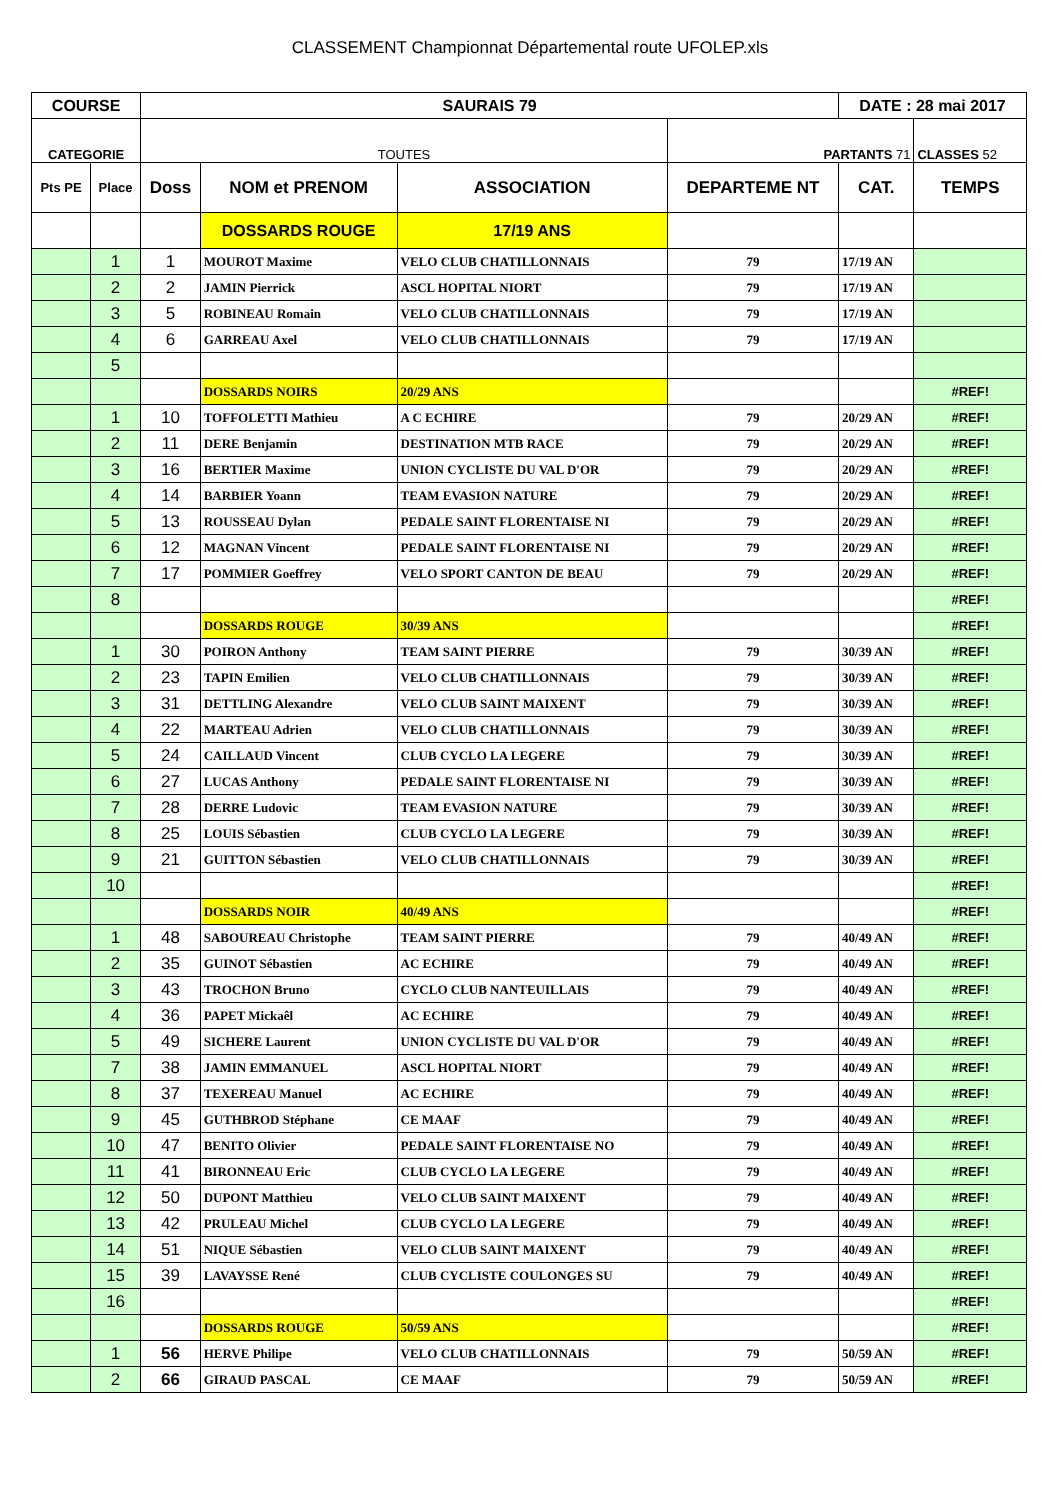CLASSEMENT Championnat Départemental route UFOLEP.xls
| COURSE | | SAURAIS 79 | | | | DATE : 28 mai 2017 | |
| --- | --- | --- | --- | --- | --- | --- | --- |
| CATEGORIE | | TOUTES | | | PARTANTS 71 | | CLASSES 52 |
| Pts PE | Place | Doss | NOM et PRENOM | ASSOCIATION | DEPARTEME NT | CAT. | TEMPS |
| | | | DOSSARDS ROUGE | 17/19 ANS | | | |
| | 1 | 1 | MOUROT Maxime | VELO CLUB CHATILLONNAIS | 79 | 17/19 AN | |
| | 2 | 2 | JAMIN Pierrick | ASCL HOPITAL NIORT | 79 | 17/19 AN | |
| | 3 | 5 | ROBINEAU Romain | VELO CLUB CHATILLONNAIS | 79 | 17/19 AN | |
| | 4 | 6 | GARREAU Axel | VELO CLUB CHATILLONNAIS | 79 | 17/19 AN | |
| | 5 | | | | | | |
| | | | DOSSARDS NOIRS | 20/29 ANS | | | #REF! |
| | 1 | 10 | TOFFOLETTI Mathieu | A C ECHIRE | 79 | 20/29 AN | #REF! |
| | 2 | 11 | DERE Benjamin | DESTINATION MTB RACE | 79 | 20/29 AN | #REF! |
| | 3 | 16 | BERTIER Maxime | UNION CYCLISTE DU VAL D'OR | 79 | 20/29 AN | #REF! |
| | 4 | 14 | BARBIER Yoann | TEAM EVASION NATURE | 79 | 20/29 AN | #REF! |
| | 5 | 13 | ROUSSEAU Dylan | PEDALE SAINT FLORENTAISE NI | 79 | 20/29 AN | #REF! |
| | 6 | 12 | MAGNAN Vincent | PEDALE SAINT FLORENTAISE NI | 79 | 20/29 AN | #REF! |
| | 7 | 17 | POMMIER Goeffrey | VELO SPORT CANTON DE BEAU | 79 | 20/29 AN | #REF! |
| | 8 | | | | | | #REF! |
| | | | DOSSARDS ROUGE | 30/39 ANS | | | #REF! |
| | 1 | 30 | POIRON Anthony | TEAM SAINT PIERRE | 79 | 30/39 AN | #REF! |
| | 2 | 23 | TAPIN Emilien | VELO CLUB CHATILLONNAIS | 79 | 30/39 AN | #REF! |
| | 3 | 31 | DETTLING Alexandre | VELO CLUB SAINT MAIXENT | 79 | 30/39 AN | #REF! |
| | 4 | 22 | MARTEAU Adrien | VELO CLUB CHATILLONNAIS | 79 | 30/39 AN | #REF! |
| | 5 | 24 | CAILLAUD Vincent | CLUB CYCLO LA LEGERE | 79 | 30/39 AN | #REF! |
| | 6 | 27 | LUCAS Anthony | PEDALE SAINT FLORENTAISE NI | 79 | 30/39 AN | #REF! |
| | 7 | 28 | DERRE Ludovic | TEAM EVASION NATURE | 79 | 30/39 AN | #REF! |
| | 8 | 25 | LOUIS Sébastien | CLUB CYCLO LA LEGERE | 79 | 30/39 AN | #REF! |
| | 9 | 21 | GUITTON Sébastien | VELO CLUB CHATILLONNAIS | 79 | 30/39 AN | #REF! |
| | 10 | | | | | | #REF! |
| | | | DOSSARDS NOIR | 40/49 ANS | | | #REF! |
| | 1 | 48 | SABOUREAU Christophe | TEAM SAINT PIERRE | 79 | 40/49 AN | #REF! |
| | 2 | 35 | GUINOT Sébastien | AC ECHIRE | 79 | 40/49 AN | #REF! |
| | 3 | 43 | TROCHON Bruno | CYCLO CLUB NANTEUILLAIS | 79 | 40/49 AN | #REF! |
| | 4 | 36 | PAPET Mickaêl | AC ECHIRE | 79 | 40/49 AN | #REF! |
| | 5 | 49 | SICHERE Laurent | UNION CYCLISTE DU VAL D'OR | 79 | 40/49 AN | #REF! |
| | 7 | 38 | JAMIN EMMANUEL | ASCL HOPITAL NIORT | 79 | 40/49 AN | #REF! |
| | 8 | 37 | TEXEREAU Manuel | AC ECHIRE | 79 | 40/49 AN | #REF! |
| | 9 | 45 | GUTHBROD Stéphane | CE MAAF | 79 | 40/49 AN | #REF! |
| | 10 | 47 | BENITO Olivier | PEDALE SAINT FLORENTAISE NO | 79 | 40/49 AN | #REF! |
| | 11 | 41 | BIRONNEAU Eric | CLUB CYCLO LA LEGERE | 79 | 40/49 AN | #REF! |
| | 12 | 50 | DUPONT Matthieu | VELO CLUB SAINT MAIXENT | 79 | 40/49 AN | #REF! |
| | 13 | 42 | PRULEAU Michel | CLUB CYCLO LA LEGERE | 79 | 40/49 AN | #REF! |
| | 14 | 51 | NIQUE Sébastien | VELO CLUB SAINT MAIXENT | 79 | 40/49 AN | #REF! |
| | 15 | 39 | LAVAYSSE René | CLUB CYCLISTE COULONGES SU | 79 | 40/49 AN | #REF! |
| | 16 | | | | | | #REF! |
| | | | DOSSARDS ROUGE | 50/59 ANS | | | #REF! |
| | 1 | 56 | HERVE Philipe | VELO CLUB CHATILLONNAIS | 79 | 50/59 AN | #REF! |
| | 2 | 66 | GIRAUD PASCAL | CE MAAF | 79 | 50/59 AN | #REF! |